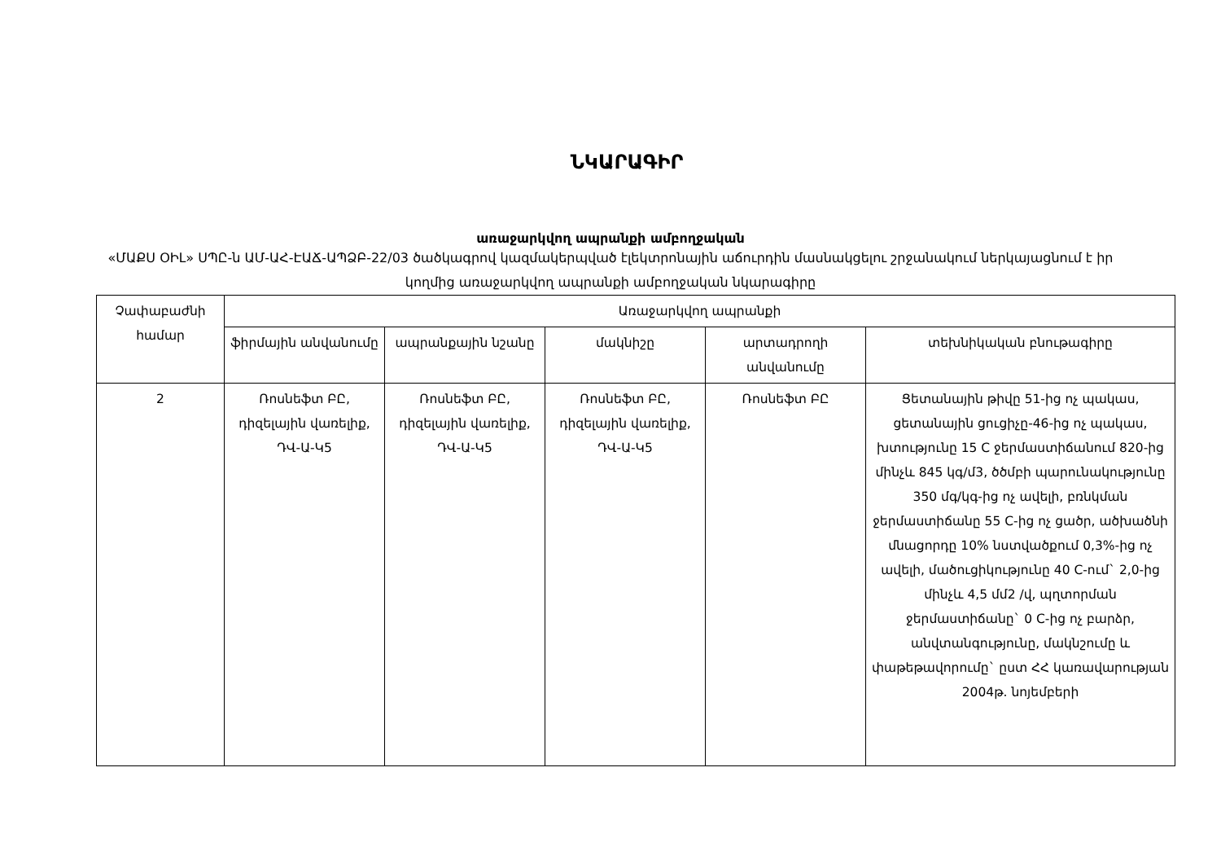ՆԿԱՐԱԳԻՐ
առաջարկվող ապրանքի ամբողջական
«ՄԱՔՍ ՕԻԼ» ՍՊԸ-ն ԱՄ-ԱՀ-ԷԱՃ-ԱՊՁԲ-22/03 ծածկագրով կազմակերպված էլեկտրոնային աճուրդին մասնակցելու շրջանակում ներկայացնում է իր կողմից առաջարկվող ապրանքի ամբողջական նկարագիրը
| Չափաբաժնի համար | Առաջարկվող ապրանքի | | | | |
| --- | --- | --- | --- | --- | --- |
| | ֆիրմային անվանումը | ապրանքային նշանը | մակնիշը | արտադրողի անվանումը | տեխնիկական բնութագիրը |
| 2 | Ռոսնեֆտ ԲԸ, դիզելային վառելիք, ԴՎ-Ա-Կ5 | Ռոսնեֆտ ԲԸ, դիզելային վառելիք, ԴՎ-Ա-Կ5 | Ռոսնեֆտ ԲԸ, դիզելային վառելիք, ԴՎ-Ա-Կ5 | Ռոսնեֆտ ԲԸ | Ցետանային թիվը 51-ից ոչ պակաս, ցետանային ցուցիչը-46-ից ոչ պակաս, խտությունը 15 C ջերմաստիճանում 820-ից մինչև 845 կգ/մ3, ծծմբի պարունակությունը 350 մգ/կգ-ից ոչ ավելի, բռնկման ջերմաստիճանը 55 C-ից ոչ ցածր, ածխածնի մնացորդը 10% նստվածքում 0,3%-ից ոչ ավելի, մածուցիկությունը 40 C-ում` 2,0-ից մինչև 4,5 մմ2 /վ, պղտորման ջերմաստիճանը` 0 C-ից ոչ բարձր, անվտանգությունը, մակնշումը և փաթեթավորումը` ըստ ՀՀ կառավարության 2004թ. նոյեմբերի |